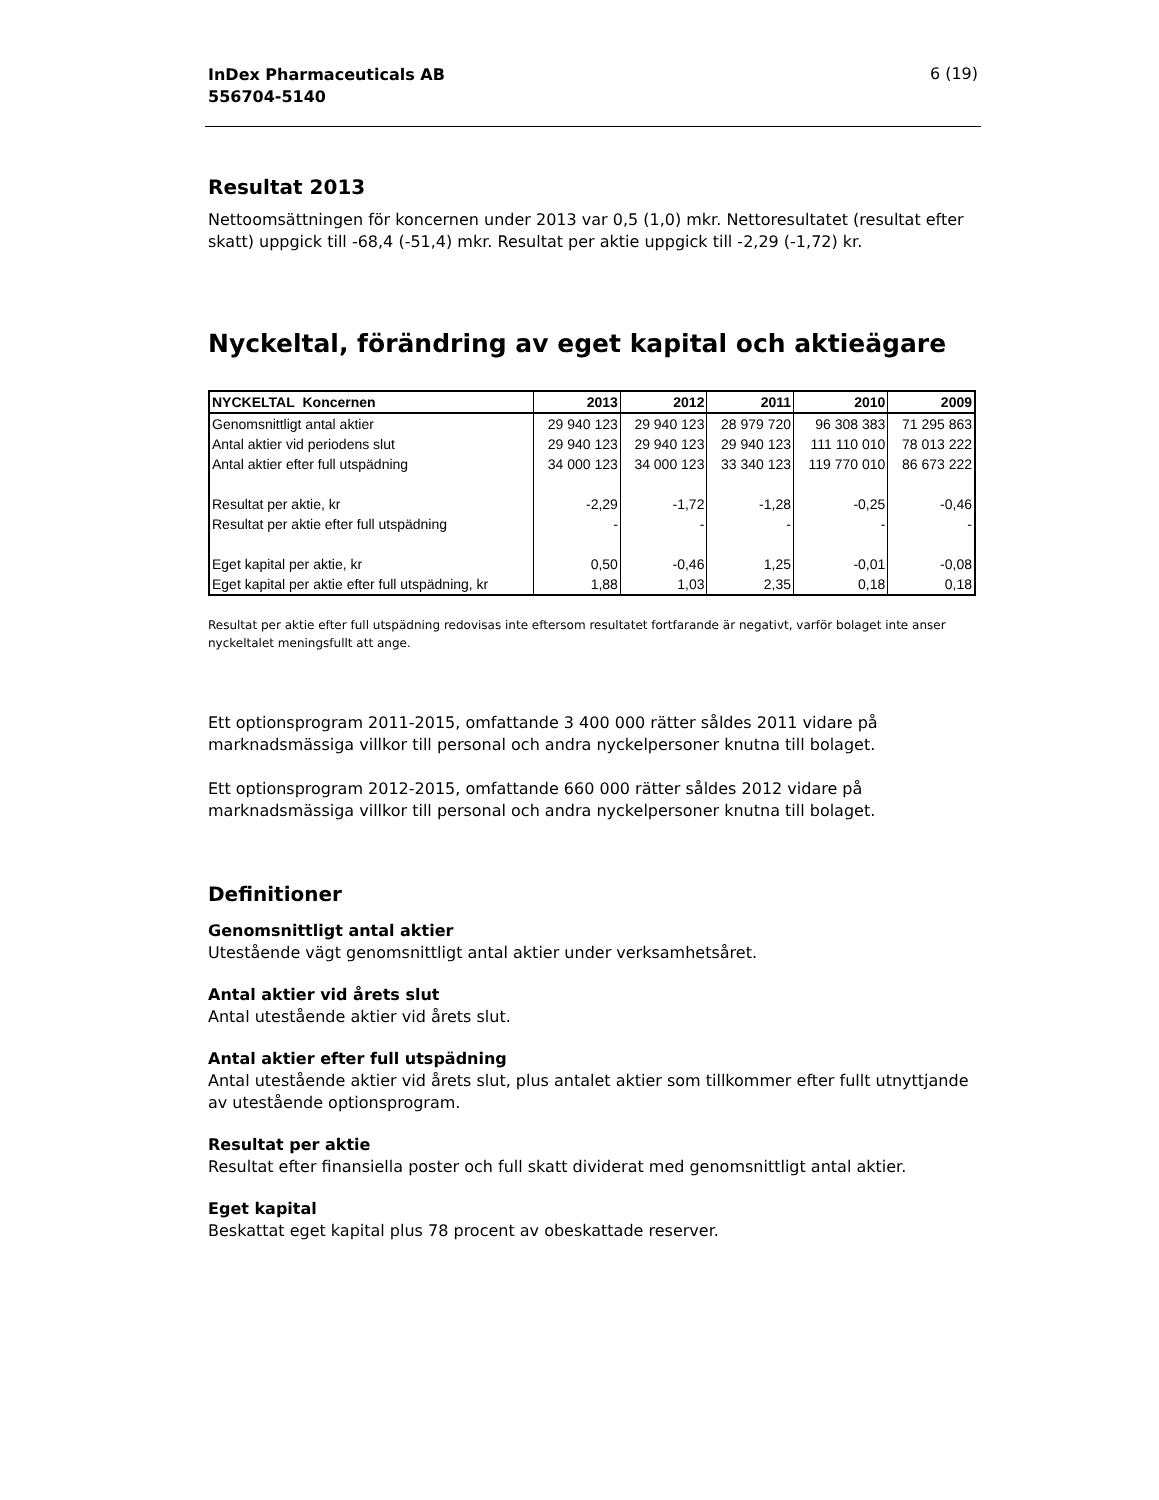InDex Pharmaceuticals AB
556704-5140 6 (19)
Resultat 2013
Nettoomsättningen för koncernen under 2013 var 0,5 (1,0) mkr. Nettoresultatet (resultat efter skatt) uppgick till -68,4 (-51,4) mkr. Resultat per aktie uppgick till -2,29 (-1,72) kr.
Nyckeltal, förändring av eget kapital och aktieägare
| NYCKELTAL Koncernen | 2013 | 2012 | 2011 | 2010 | 2009 |
| --- | --- | --- | --- | --- | --- |
| Genomsnittligt antal aktier | 29 940 123 | 29 940 123 | 28 979 720 | 96 308 383 | 71 295 863 |
| Antal aktier vid periodens slut | 29 940 123 | 29 940 123 | 29 940 123 | 111 110 010 | 78 013 222 |
| Antal aktier efter full utspädning | 34 000 123 | 34 000 123 | 33 340 123 | 119 770 010 | 86 673 222 |
| Resultat per aktie, kr | -2,29 | -1,72 | -1,28 | -0,25 | -0,46 |
| Resultat per aktie efter full utspädning | - | - | - | - | - |
| Eget kapital per aktie, kr | 0,50 | -0,46 | 1,25 | -0,01 | -0,08 |
| Eget kapital per aktie efter full utspädning, kr | 1,88 | 1,03 | 2,35 | 0,18 | 0,18 |
Resultat per aktie efter full utspädning redovisas inte eftersom resultatet fortfarande är negativt, varför bolaget inte anser nyckeltalet meningsfullt att ange.
Ett optionsprogram 2011-2015, omfattande 3 400 000 rätter såldes 2011 vidare på marknadsmässiga villkor till personal och andra nyckelpersoner knutna till bolaget.
Ett optionsprogram 2012-2015, omfattande 660 000 rätter såldes 2012 vidare på marknadsmässiga villkor till personal och andra nyckelpersoner knutna till bolaget.
Definitioner
Genomsnittligt antal aktier
Utestående vägt genomsnittligt antal aktier under verksamhetsåret.
Antal aktier vid årets slut
Antal utestående aktier vid årets slut.
Antal aktier efter full utspädning
Antal utestående aktier vid årets slut, plus antalet aktier som tillkommer efter fullt utnyttjande av utestående optionsprogram.
Resultat per aktie
Resultat efter finansiella poster och full skatt dividerat med genomsnittligt antal aktier.
Eget kapital
Beskattat eget kapital plus 78 procent av obeskattade reserver.